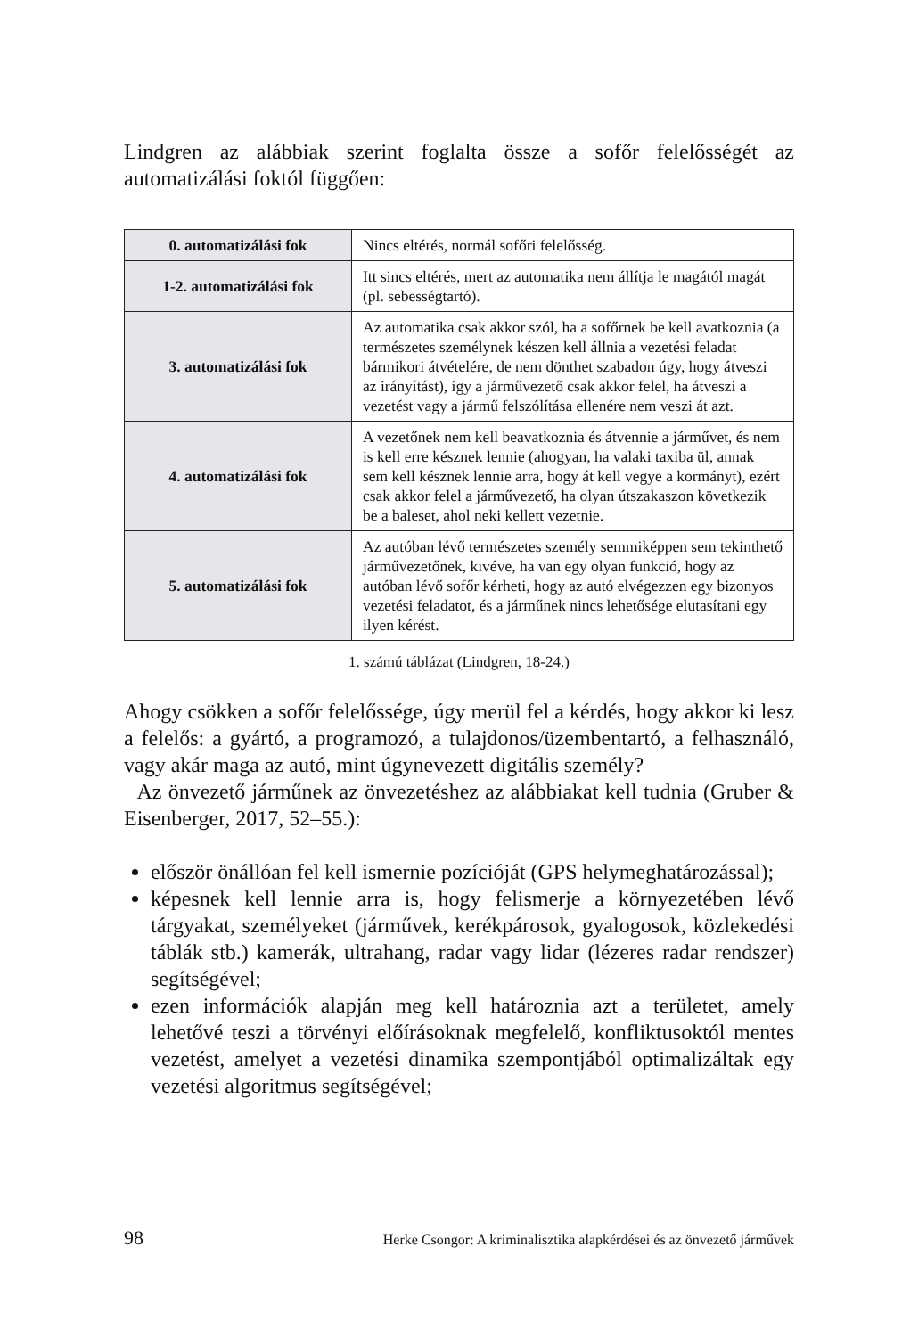Lindgren az alábbiak szerint foglalta össze a sofőr felelősségét az automatizálási foktól függően:
| 0. automatizálási fok | Nincs eltérés, normál sofőri felelősség. |
| 1-2. automatizálási fok | Itt sincs eltérés, mert az automatika nem állítja le magától magát (pl. sebességtartó). |
| 3. automatizálási fok | Az automatika csak akkor szól, ha a sofőrnek be kell avatkoznia (a természetes személynek készen kell állnia a vezetési feladat bármikori átvételére, de nem dönthet szabadon úgy, hogy átveszi az irányítást), így a járművezető csak akkor felel, ha átveszi a vezetést vagy a jármű felszólítása ellenére nem veszi át azt. |
| 4. automatizálási fok | A vezetőnek nem kell beavatkoznia és átvennie a járművet, és nem is kell erre késznek lennie (ahogyan, ha valaki taxiba ül, annak sem kell késznek lennie arra, hogy át kell vegye a kormányt), ezért csak akkor felel a járművezető, ha olyan útszakaszon következik be a baleset, ahol neki kellett vezetnie. |
| 5. automatizálási fok | Az autóban lévő természetes személy semmiképpen sem tekinthető járművezetőnek, kivéve, ha van egy olyan funkció, hogy az autóban lévő sofőr kérheti, hogy az autó elvégezzen egy bizonyos vezetési feladatot, és a járműnek nincs lehetősége elutasítani egy ilyen kérést. |
1. számú táblázat (Lindgren, 18-24.)
Ahogy csökken a sofőr felelőssége, úgy merül fel a kérdés, hogy akkor ki lesz a felelős: a gyártó, a programozó, a tulajdonos/üzembentartó, a felhasználó, vagy akár maga az autó, mint úgynevezett digitális személy?
Az önvezető járműnek az önvezetéshez az alábbiakat kell tudnia (Gruber & Eisenberger, 2017, 52–55.):
először önállóan fel kell ismernie pozícióját (GPS helymeghatározással);
képesnek kell lennie arra is, hogy felismerje a környezetében lévő tárgyakat, személyeket (járművek, kerékpárosok, gyalogosok, közlekedési táblák stb.) kamerák, ultrahang, radar vagy lidar (lézeres radar rendszer) segítségével;
ezen információk alapján meg kell határoznia azt a területet, amely lehetővé teszi a törvényi előírásoknak megfelelő, konfliktusoktól mentes vezetést, amelyet a vezetési dinamika szempontjából optimalizáltak egy vezetési algoritmus segítségével;
98 Herke Csongor: A kriminalisztika alapkérdései és az önvezető járművek